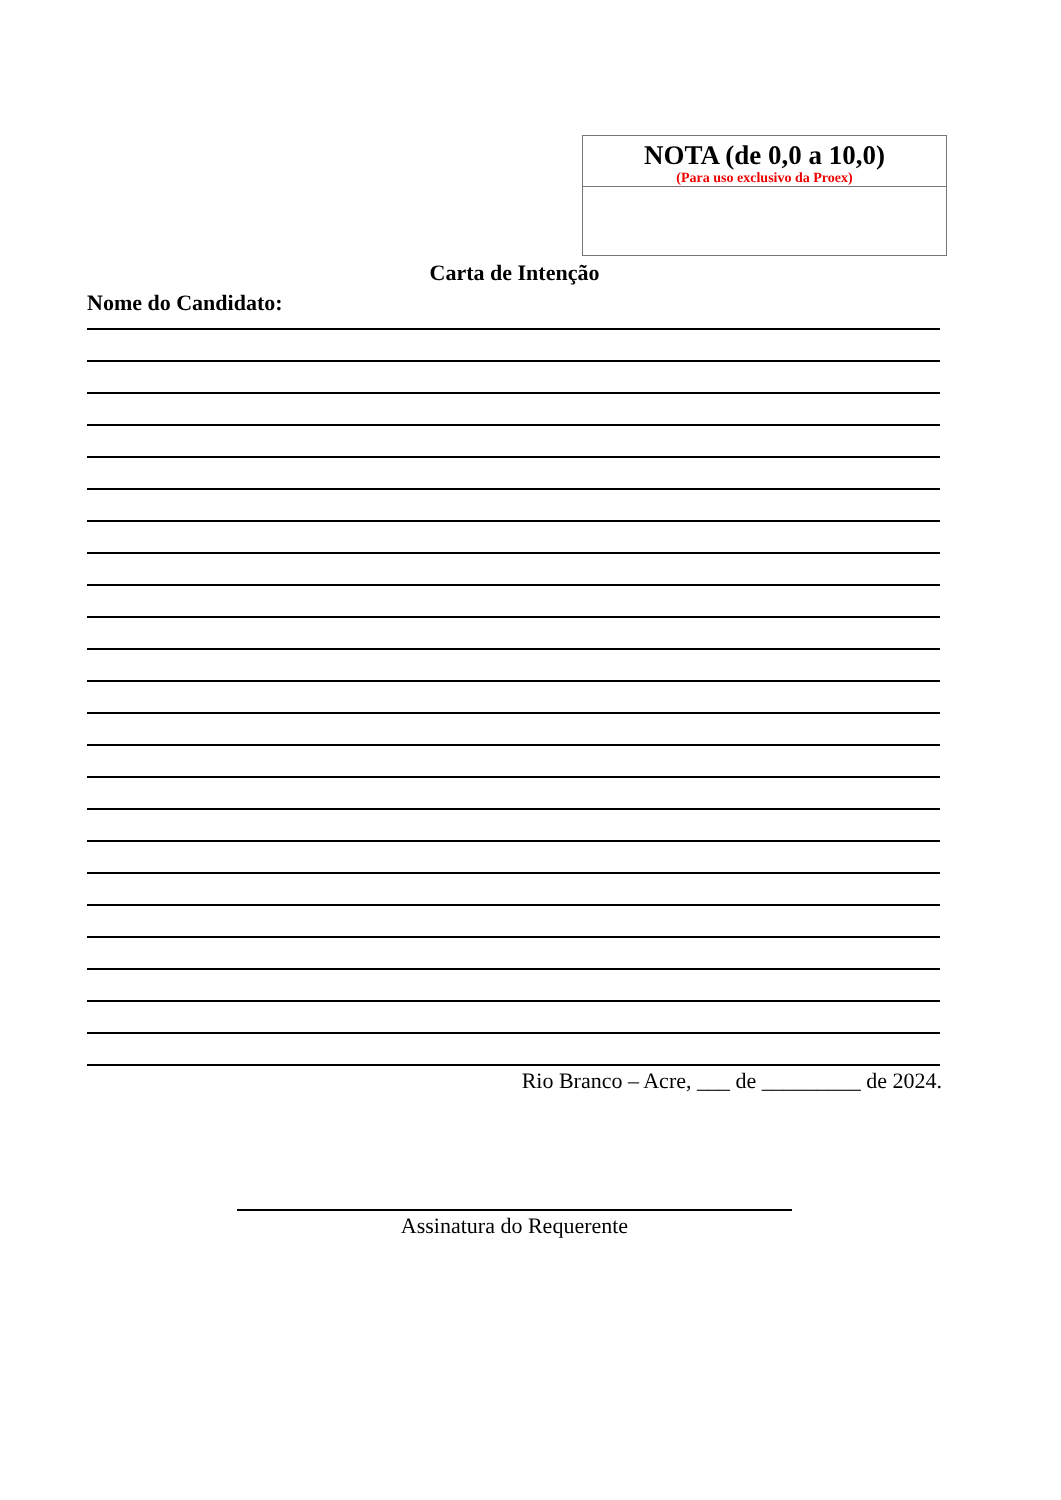| NOTA (de 0,0 a 10,0) (Para uso exclusivo da Proex) |
Carta de Intenção
Nome do Candidato:
Rio Branco – Acre, ___ de _________ de 2024.
Assinatura do Requerente